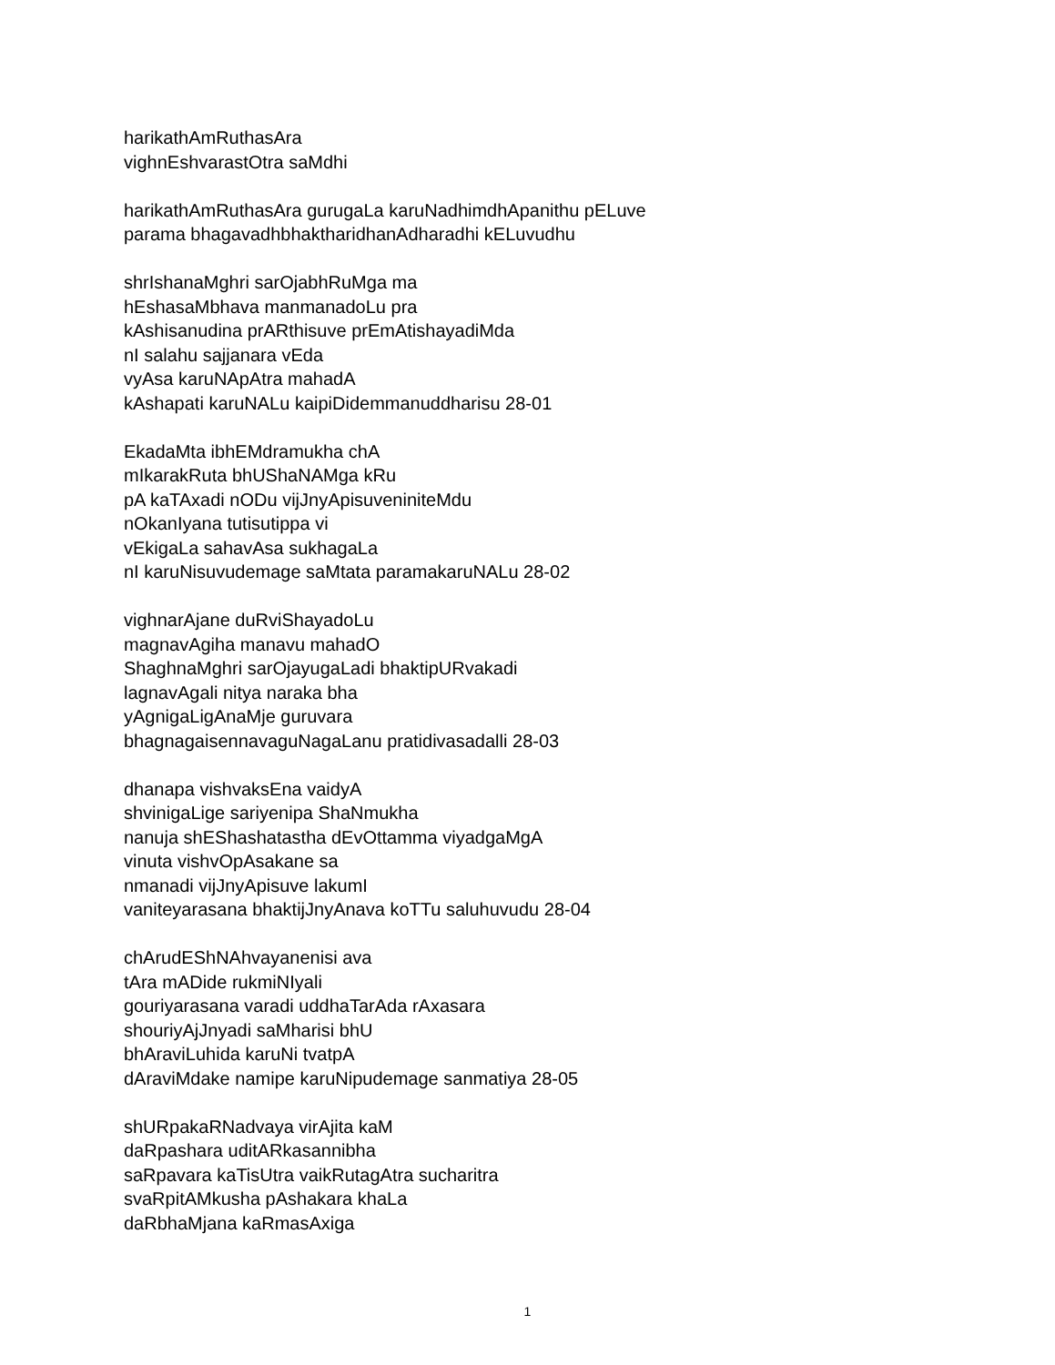harikathAmRuthasAra
vighnEshvarastOtra saMdhi
harikathAmRuthasAra gurugaLa karuNadhimdhApanithu pELuve
parama bhagavadhbhaktharidhanAdharadhi kELuvudhu
shrIshanaMghri sarOjabhRuMga ma
hEshasaMbhava manmanadoLu pra
kAshisanudina prARthisuve prEmAtishayadiMda
nI salahu sajjanara vEda
vyAsa karuNApAtra mahadA
kAshapati karuNALu kaipiDidemmanuddharisu 28-01
EkadaMta ibhEMdramukha chA
mIkarakRuta bhUShaNAMga kRu
pA kaTAxadi nODu vijJnyApisuveniniteMdu
nOkanIyana tutisutippa vi
vEkigaLa sahavAsa sukhagaLa
nI karuNisuvudemage saMtata paramakaruNALu 28-02
vighnarAjane duRviShayadoLu
magnavAgiha manavu mahadO
ShaghnaMghri sarOjayugaLadi bhaktipURvakadi
lagnavAgali nitya naraka bha
yAgnigaLigAnaMje guruvara
bhagnagaisennavaguNagaLanu pratidivasadalli 28-03
dhanapa vishvaksEna vaidyA
shvinigaLige sariyenipa ShaNmukha
nanuja shEShashatastha dEvOttamma viyadgaMgA
vinuta vishvOpAsakane sa
nmanadi vijJnyApisuve lakumI
vaniteyarasana bhaktijJnyAnava koTTu saluhuvudu 28-04
chArudEShNAhvayanenisi ava
tAra mADide rukmiNIyali
gouriyarasana varadi uddhaTarAda rAxasara
shouriyAjJnyadi saMharisi bhU
bhAraviLuhida karuNi tvatpA
dAraviMdake namipe karuNipudemage sanmatiya 28-05
shURpakaRNadvaya virAjita kaM
daRpashara uditARkasannibha
saRpavara kaTisUtra vaikRutagAtra sucharitra
svaRpitAMkusha pAshakara khaLa
daRbhaMjana kaRmasAxiga
1